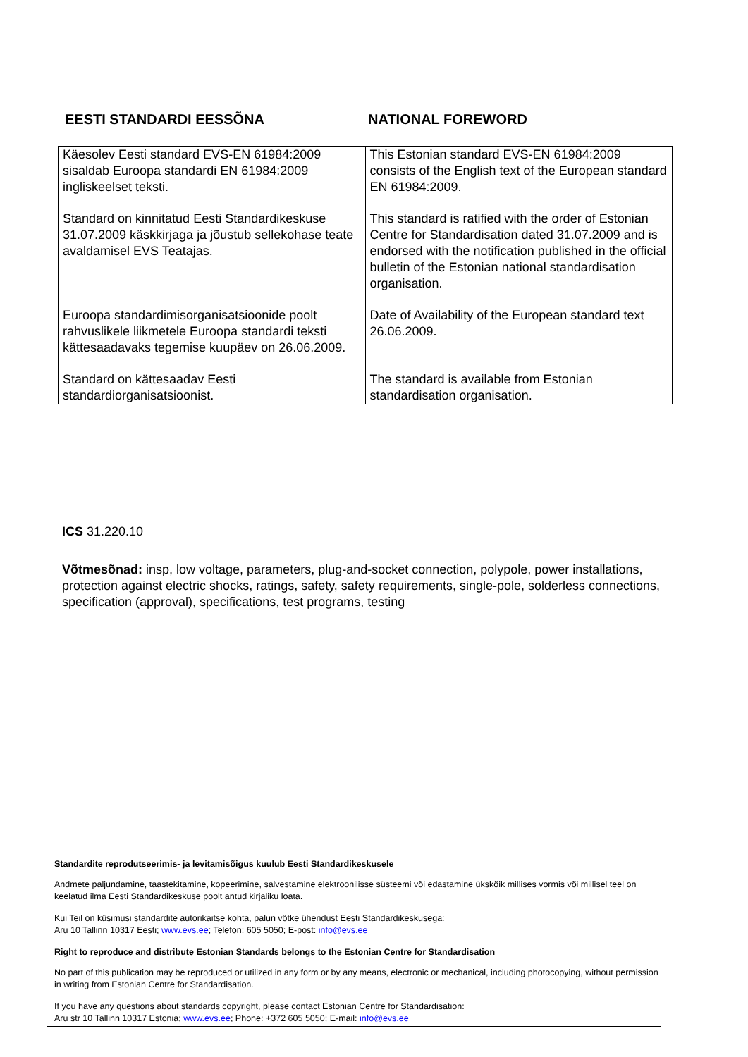EESTI STANDARDI EESSÕNA NATIONAL FOREWORD
| Käesolev Eesti standard EVS-EN 61984:2009 sisaldab Euroopa standardi EN 61984:2009 ingliskeelset teksti. | This Estonian standard EVS-EN 61984:2009 consists of the English text of the European standard EN 61984:2009. |
| Standard on kinnitatud Eesti Standardikeskuse 31.07.2009 käskkirjaga ja jõustub sellekohase teate avaldamisel EVS Teatajas. | This standard is ratified with the order of Estonian Centre for Standardisation dated 31.07.2009 and is endorsed with the notification published in the official bulletin of the Estonian national standardisation organisation. |
| Euroopa standardimisorganisatsioonide poolt rahvuslikele liikmetele Euroopa standardi teksti kättesaadavaks tegemise kuupäev on 26.06.2009. | Date of Availability of the European standard text 26.06.2009. |
| Standard on kättesaadav Eesti standardiorganisatsioonist. | The standard is available from Estonian standardisation organisation. |
ICS 31.220.10
Võtmesõnad: insp, low voltage, parameters, plug-and-socket connection, polypole, power installations, protection against electric shocks, ratings, safety, safety requirements, single-pole, solderless connections, specification (approval), specifications, test programs, testing
Standardite reprodutseerimis- ja levitamisõigus kuulub Eesti Standardikeskusele
Andmete paljundamine, taastekitamine, kopeerimine, salvestamine elektroonilisse süsteemi või edastamine ükskõik millises vormis või millisel teel on keelatud ilma Eesti Standardikeskuse poolt antud kirjaliku loata.
Kui Teil on küsimusi standardite autorikaitse kohta, palun võtke ühendust Eesti Standardikeskusega:
Aru 10 Tallinn 10317 Eesti; www.evs.ee; Telefon: 605 5050; E-post: info@evs.ee
Right to reproduce and distribute Estonian Standards belongs to the Estonian Centre for Standardisation
No part of this publication may be reproduced or utilized in any form or by any means, electronic or mechanical, including photocopying, without permission in writing from Estonian Centre for Standardisation.
If you have any questions about standards copyright, please contact Estonian Centre for Standardisation:
Aru str 10 Tallinn 10317 Estonia; www.evs.ee; Phone: +372 605 5050; E-mail: info@evs.ee